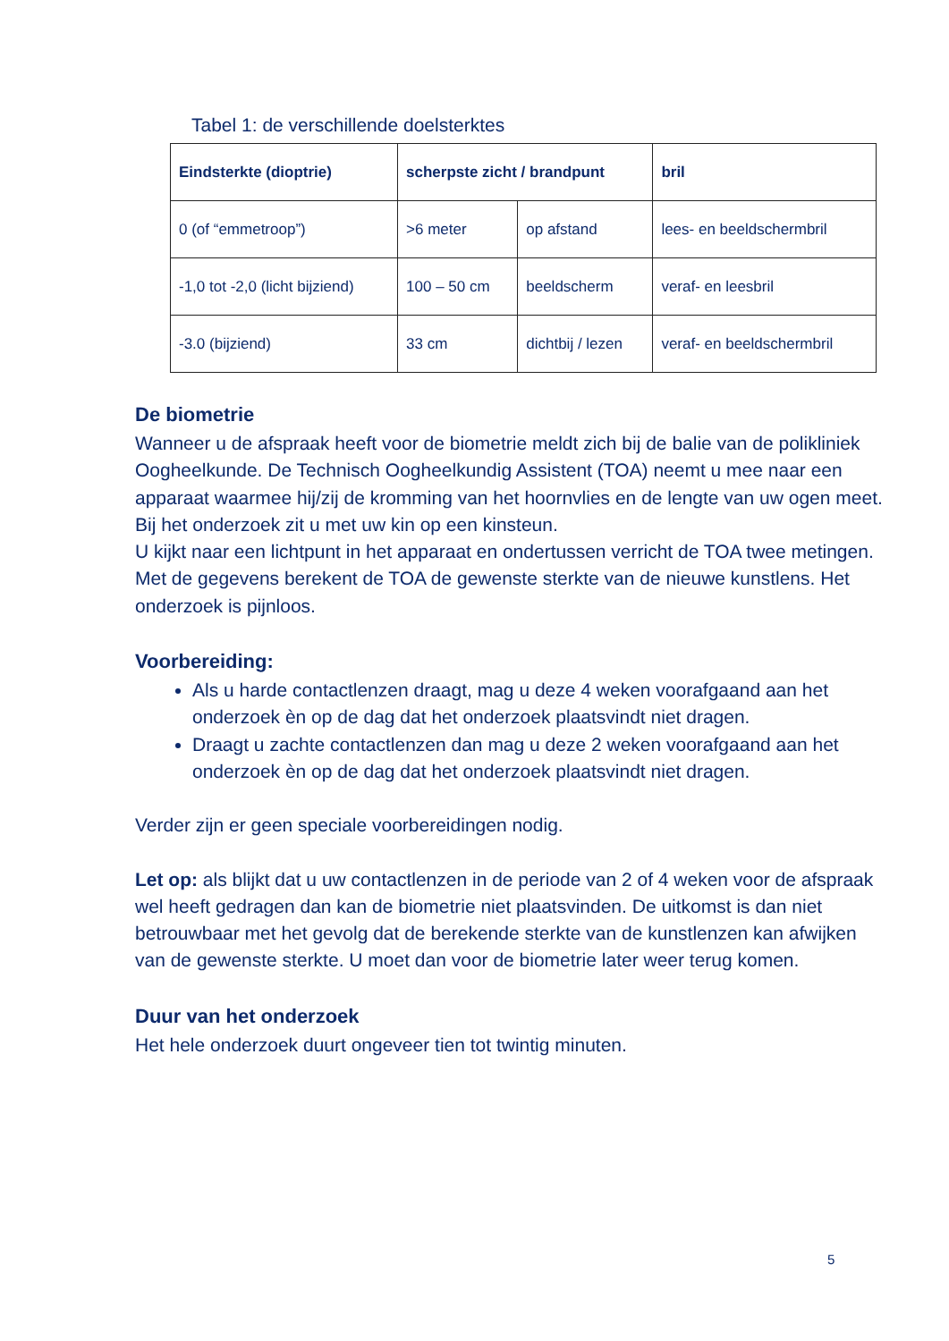Tabel 1: de verschillende doelsterktes
| Eindsterkte (dioptrie) | scherpste zicht / brandpunt | | bril |
| --- | --- | --- | --- |
| 0 (of “emmetroop”) | >6 meter | op afstand | lees- en beeldschermbril |
| -1,0 tot -2,0 (licht bijziend) | 100 – 50 cm | beeldscherm | veraf- en leesbril |
| -3.0 (bijziend) | 33 cm | dichtbij / lezen | veraf- en beeldschermbril |
De biometrie
Wanneer u de afspraak heeft voor de biometrie meldt zich bij de balie van de polikliniek Oogheelkunde. De Technisch Oogheelkundig Assistent (TOA) neemt u mee naar een apparaat waarmee hij/zij de kromming van het hoornvlies en de lengte van uw ogen meet.
Bij het onderzoek zit u met uw kin op een kinsteun.
U kijkt naar een lichtpunt in het apparaat en ondertussen verricht de TOA twee metingen.
Met de gegevens berekent de TOA de gewenste sterkte van de nieuwe kunstlens. Het onderzoek is pijnloos.
Voorbereiding:
Als u harde contactlenzen draagt, mag u deze 4 weken voorafgaand aan het onderzoek èn op de dag dat het onderzoek plaatsvindt niet dragen.
Draagt u zachte contactlenzen dan mag u deze 2 weken voorafgaand aan het onderzoek èn op de dag dat het onderzoek plaatsvindt niet dragen.
Verder zijn er geen speciale voorbereidingen nodig.
Let op: als blijkt dat u uw contactlenzen in de periode van 2 of 4 weken voor de afspraak wel heeft gedragen dan kan de biometrie niet plaatsvinden. De uitkomst is dan niet betrouwbaar met het gevolg dat de berekende sterkte van de kunstlenzen kan afwijken van de gewenste sterkte. U moet dan voor de biometrie later weer terug komen.
Duur van het onderzoek
Het hele onderzoek duurt ongeveer tien tot twintig minuten.
5